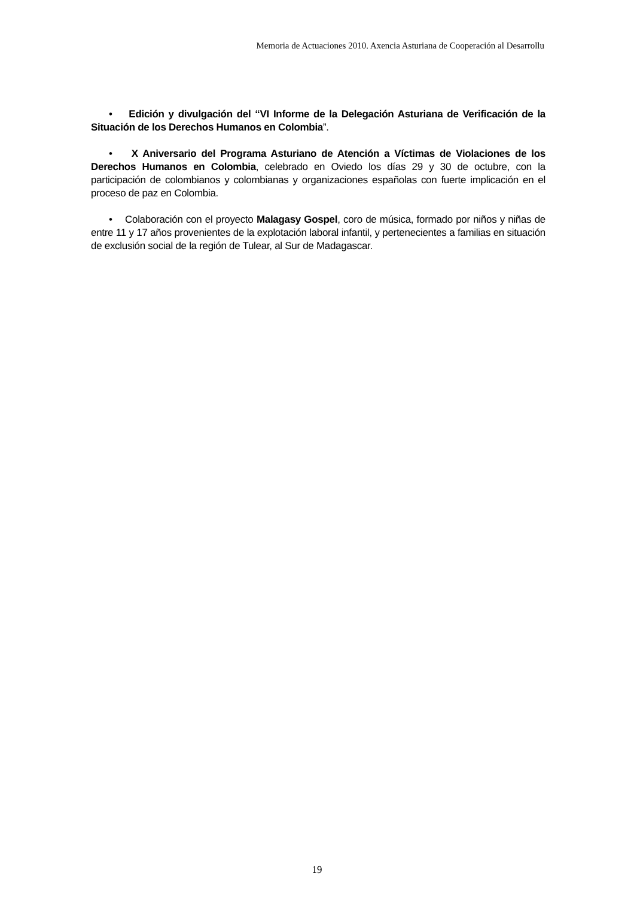Memoria de Actuaciones 2010. Axencia Asturiana de Cooperación al Desarrollu
• Edición y divulgación del “VI Informe de la Delegación Asturiana de Verificación de la Situación de los Derechos Humanos en Colombia”.
• X Aniversario del Programa Asturiano de Atención a Víctimas de Violaciones de los Derechos Humanos en Colombia, celebrado en Oviedo los días 29 y 30 de octubre, con la participación de colombianos y colombianas y organizaciones españolas con fuerte implicación en el proceso de paz en Colombia.
• Colaboración con el proyecto Malagasy Gospel, coro de música, formado por niños y niñas de entre 11 y 17 años provenientes de la explotación laboral infantil, y pertenecientes a familias en situación de exclusión social de la región de Tulear, al Sur de Madagascar.
19